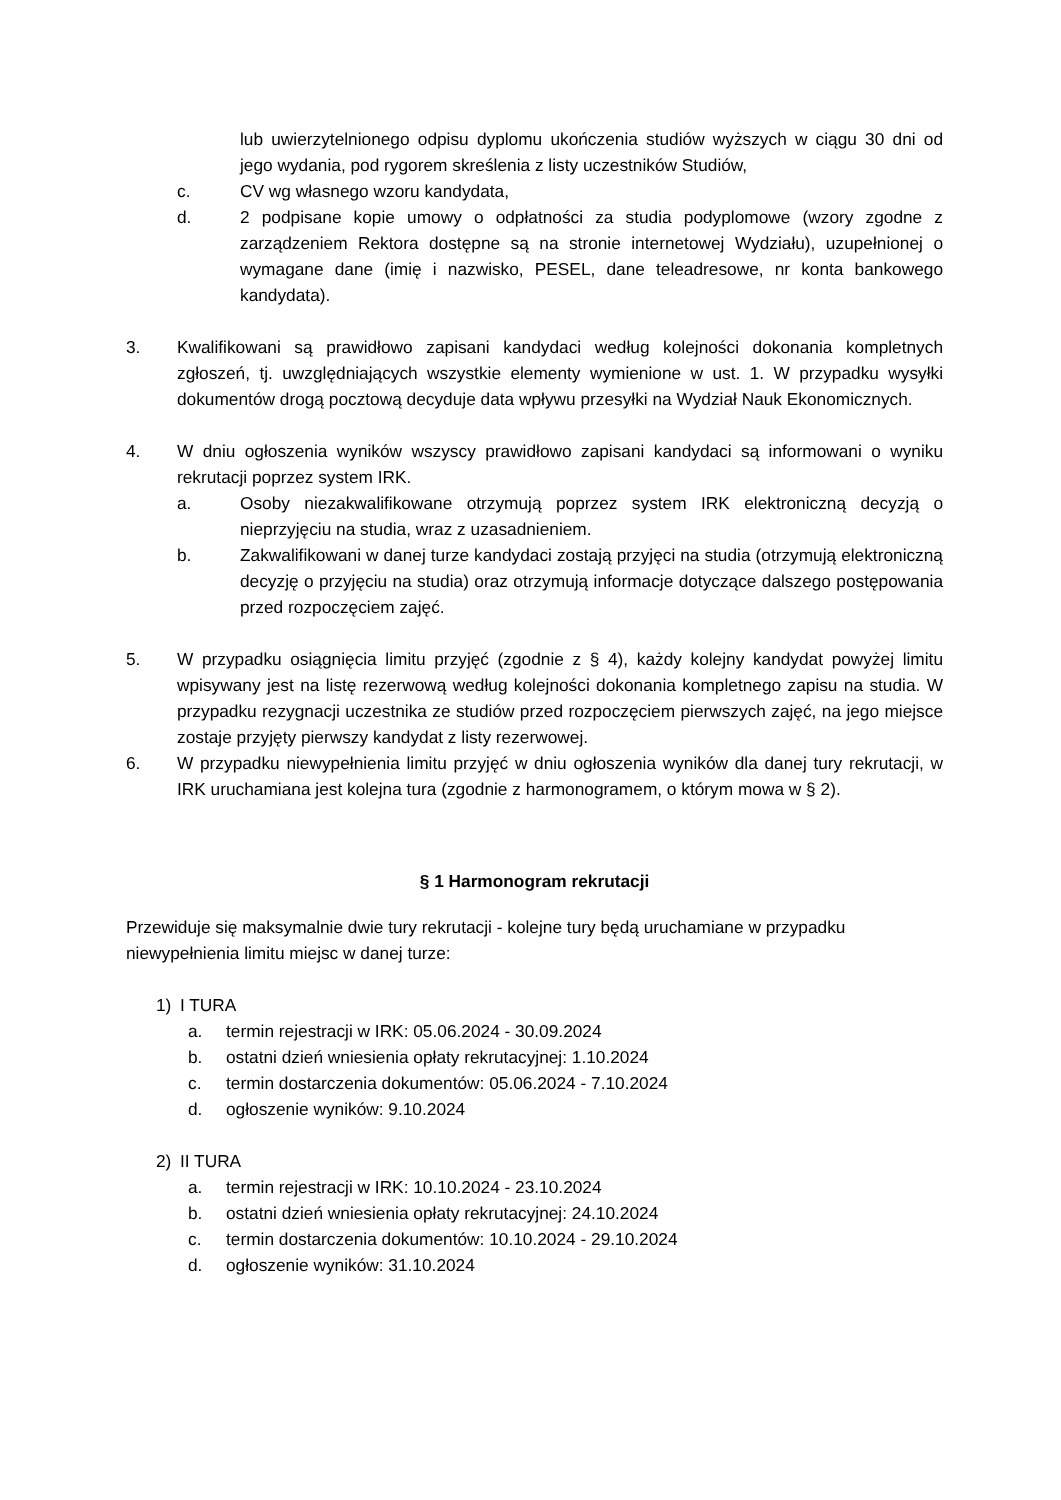lub uwierzytelnionego odpisu dyplomu ukończenia studiów wyższych w ciągu 30 dni od jego wydania, pod rygorem skreślenia z listy uczestników Studiów,
c. CV wg własnego wzoru kandydata,
d. 2 podpisane kopie umowy o odpłatności za studia podyplomowe (wzory zgodne z zarządzeniem Rektora dostępne są na stronie internetowej Wydziału), uzupełnionej o wymagane dane (imię i nazwisko, PESEL, dane teleadresowe, nr konta bankowego kandydata).
3. Kwalifikowani są prawidłowo zapisani kandydaci według kolejności dokonania kompletnych zgłoszeń, tj. uwzględniających wszystkie elementy wymienione w ust. 1. W przypadku wysyłki dokumentów drogą pocztową decyduje data wpływu przesyłki na Wydział Nauk Ekonomicznych.
4. W dniu ogłoszenia wyników wszyscy prawidłowo zapisani kandydaci są informowani o wyniku rekrutacji poprzez system IRK.
a. Osoby niezakwalifikowane otrzymują poprzez system IRK elektroniczną decyzją o nieprzyjęciu na studia, wraz z uzasadnieniem.
b. Zakwalifikowani w danej turze kandydaci zostają przyjęci na studia (otrzymują elektroniczną decyzję o przyjęciu na studia) oraz otrzymują informacje dotyczące dalszego postępowania przed rozpoczęciem zajęć.
5. W przypadku osiągnięcia limitu przyjęć (zgodnie z § 4), każdy kolejny kandydat powyżej limitu wpisywany jest na listę rezerwową według kolejności dokonania kompletnego zapisu na studia. W przypadku rezygnacji uczestnika ze studiów przed rozpoczęciem pierwszych zajęć, na jego miejsce zostaje przyjęty pierwszy kandydat z listy rezerwowej.
6. W przypadku niewypełnienia limitu przyjęć w dniu ogłoszenia wyników dla danej tury rekrutacji, w IRK uruchamiana jest kolejna tura (zgodnie z harmonogramem, o którym mowa w § 2).
§ 1 Harmonogram rekrutacji
Przewiduje się maksymalnie dwie tury rekrutacji - kolejne tury będą uruchamiane w przypadku niewypełnienia limitu miejsc w danej turze:
1) I TURA
a. termin rejestracji w IRK: 05.06.2024 - 30.09.2024
b. ostatni dzień wniesienia opłaty rekrutacyjnej: 1.10.2024
c. termin dostarczenia dokumentów: 05.06.2024 - 7.10.2024
d. ogłoszenie wyników: 9.10.2024
2) II TURA
a. termin rejestracji w IRK: 10.10.2024 - 23.10.2024
b. ostatni dzień wniesienia opłaty rekrutacyjnej: 24.10.2024
c. termin dostarczenia dokumentów: 10.10.2024 - 29.10.2024
d. ogłoszenie wyników: 31.10.2024